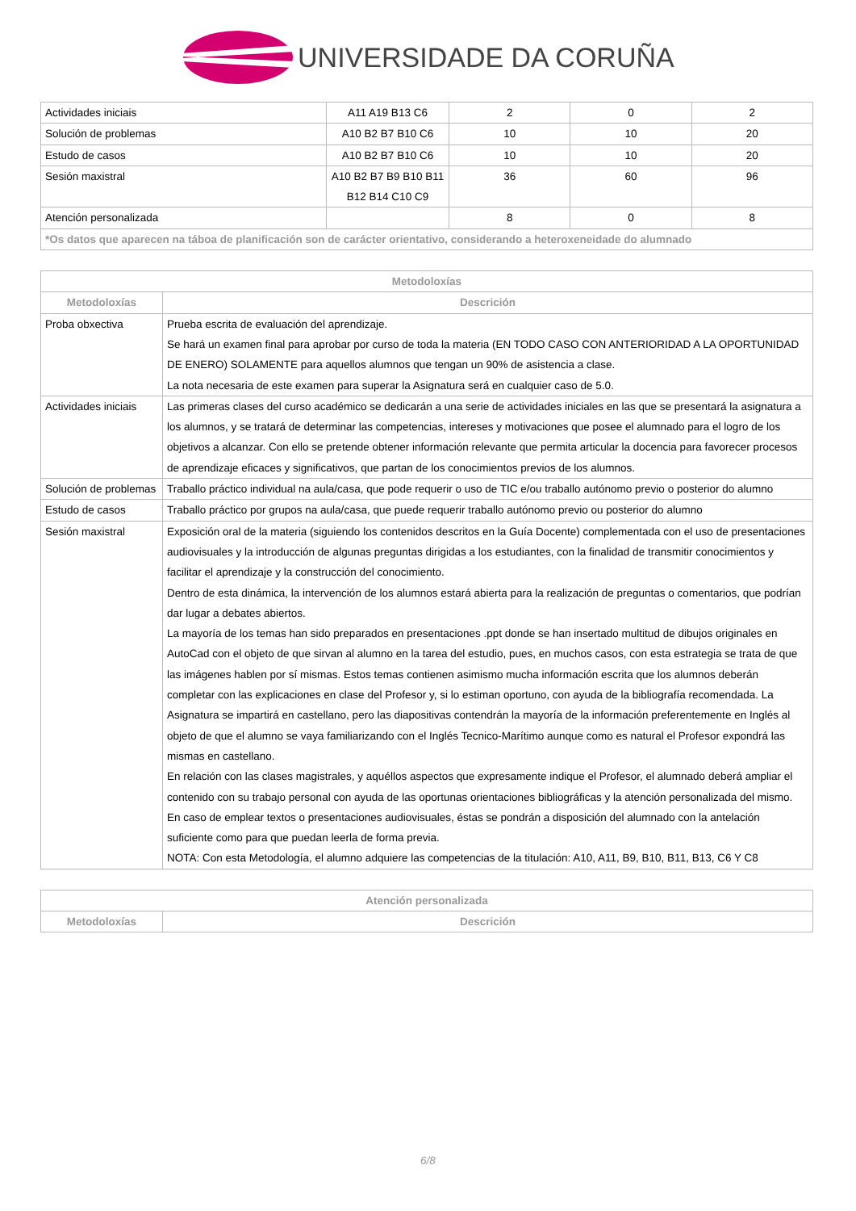UNIVERSIDADE DA CORUÑA
| Actividades iniciais | A11 A19 B13 C6 | 2 | 0 | 2 |
| Solución de problemas | A10 B2 B7 B10 C6 | 10 | 10 | 20 |
| Estudo de casos | A10 B2 B7 B10 C6 | 10 | 10 | 20 |
| Sesión maxistral | A10 B2 B7 B9 B10 B11 B12 B14 C10 C9 | 36 | 60 | 96 |
| Atención personalizada | | 8 | 0 | 8 |
| *Os datos que aparecen na táboa de planificación son de carácter orientativo, considerando a heteroxeneidade do alumnado | | | | |
| Metodoloxías | |
| --- | --- |
| Metodoloxías | Descrición |
| Proba obxectiva | Prueba escrita de evaluación del aprendizaje. Se hará un examen final para aprobar por curso de toda la materia (EN TODO CASO CON ANTERIORIDAD A LA OPORTUNIDAD DE ENERO) SOLAMENTE para aquellos alumnos que tengan un 90% de asistencia a clase. La nota necesaria de este examen para superar la Asignatura será en cualquier caso de 5.0. |
| Actividades iniciais | Las primeras clases del curso académico se dedicarán a una serie de actividades iniciales en las que se presentará la asignatura a los alumnos, y se tratará de determinar las competencias, intereses y motivaciones que posee el alumnado para el logro de los objetivos a alcanzar. Con ello se pretende obtener información relevante que permita articular la docencia para favorecer procesos de aprendizaje eficaces y significativos, que partan de los conocimientos previos de los alumnos. |
| Solución de problemas | Traballo práctico individual na aula/casa, que pode requerir o uso de TIC e/ou traballo autónomo previo o posterior do alumno |
| Estudo de casos | Traballo práctico por grupos na aula/casa, que puede requerir traballo autónomo previo ou posterior do alumno |
| Sesión maxistral | Exposición oral de la materia (siguiendo los contenidos descritos en la Guía Docente) complementada con el uso de presentaciones audiovisuales y la introducción de algunas preguntas dirigidas a los estudiantes, con la finalidad de transmitir conocimientos y facilitar el aprendizaje y la construcción del conocimiento. Dentro de esta dinámica, la intervención de los alumnos estará abierta para la realización de preguntas o comentarios, que podrían dar lugar a debates abiertos. La mayoría de los temas han sido preparados en presentaciones .ppt donde se han insertado multitud de dibujos originales en AutoCad con el objeto de que sirvan al alumno en la tarea del estudio, pues, en muchos casos, con esta estrategia se trata de que las imágenes hablen por sí mismas. Estos temas contienen asimismo mucha información escrita que los alumnos deberán completar con las explicaciones en clase del Profesor y, si lo estiman oportuno, con ayuda de la bibliografía recomendada. La Asignatura se impartirá en castellano, pero las diapositivas contendrán la mayoría de la información preferentemente en Inglés al objeto de que el alumno se vaya familiarizando con el Inglés Tecnico-Marítimo aunque como es natural el Profesor expondrá las mismas en castellano. En relación con las clases magistrales, y aquéllos aspectos que expresamente indique el Profesor, el alumnado deberá ampliar el contenido con su trabajo personal con ayuda de las oportunas orientaciones bibliográficas y la atención personalizada del mismo. En caso de emplear textos o presentaciones audiovisuales, éstas se pondrán a disposición del alumnado con la antelación suficiente como para que puedan leerla de forma previa. NOTA: Con esta Metodología, el alumno adquiere las competencias de la titulación: A10, A11, B9, B10, B11, B13, C6 Y C8 |
| Atención personalizada | |
| --- | --- |
| Metodoloxías | Descrición |
6/8